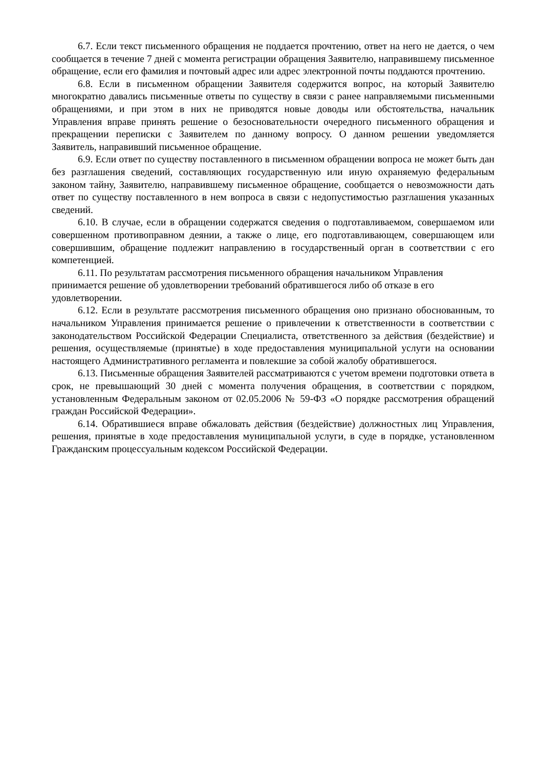6.7. Если текст письменного обращения не поддается прочтению, ответ на него не дается, о чем сообщается в течение 7 дней с момента регистрации обращения Заявителю, направившему письменное обращение, если его фамилия и почтовый адрес или адрес электронной почты поддаются прочтению.
6.8. Если в письменном обращении Заявителя содержится вопрос, на который Заявителю многократно давались письменные ответы по существу в связи с ранее направляемыми письменными обращениями, и при этом в них не приводятся новые доводы или обстоятельства, начальник Управления вправе принять решение о безосновательности очередного письменного обращения и прекращении переписки с Заявителем по данному вопросу. О данном решении уведомляется Заявитель, направивший письменное обращение.
6.9. Если ответ по существу поставленного в письменном обращении вопроса не может быть дан без разглашения сведений, составляющих государственную или иную охраняемую федеральным законом тайну, Заявителю, направившему письменное обращение, сообщается о невозможности дать ответ по существу поставленного в нем вопроса в связи с недопустимостью разглашения указанных сведений.
6.10. В случае, если в обращении содержатся сведения о подготавливаемом, совершаемом или совершенном противоправном деянии, а также о лице, его подготавливающем, совершающем или совершившим, обращение подлежит направлению в государственный орган в соответствии с его компетенцией.
6.11. По результатам рассмотрения письменного обращения начальником Управления принимается решение об удовлетворении требований обратившегося либо об отказе в его удовлетворении.
6.12. Если в результате рассмотрения письменного обращения оно признано обоснованным, то начальником Управления принимается решение о привлечении к ответственности в соответствии с законодательством Российской Федерации Специалиста, ответственного за действия (бездействие) и решения, осуществляемые (принятые) в ходе предоставления муниципальной услуги на основании настоящего Административного регламента и повлекшие за собой жалобу обратившегося.
6.13. Письменные обращения Заявителей рассматриваются с учетом времени подготовки ответа в срок, не превышающий 30 дней с момента получения обращения, в соответствии с порядком, установленным Федеральным законом от 02.05.2006 № 59-ФЗ «О порядке рассмотрения обращений граждан Российской Федерации».
6.14. Обратившиеся вправе обжаловать действия (бездействие) должностных лиц Управления, решения, принятые в ходе предоставления муниципальной услуги, в суде в порядке, установленном Гражданским процессуальным кодексом Российской Федерации.